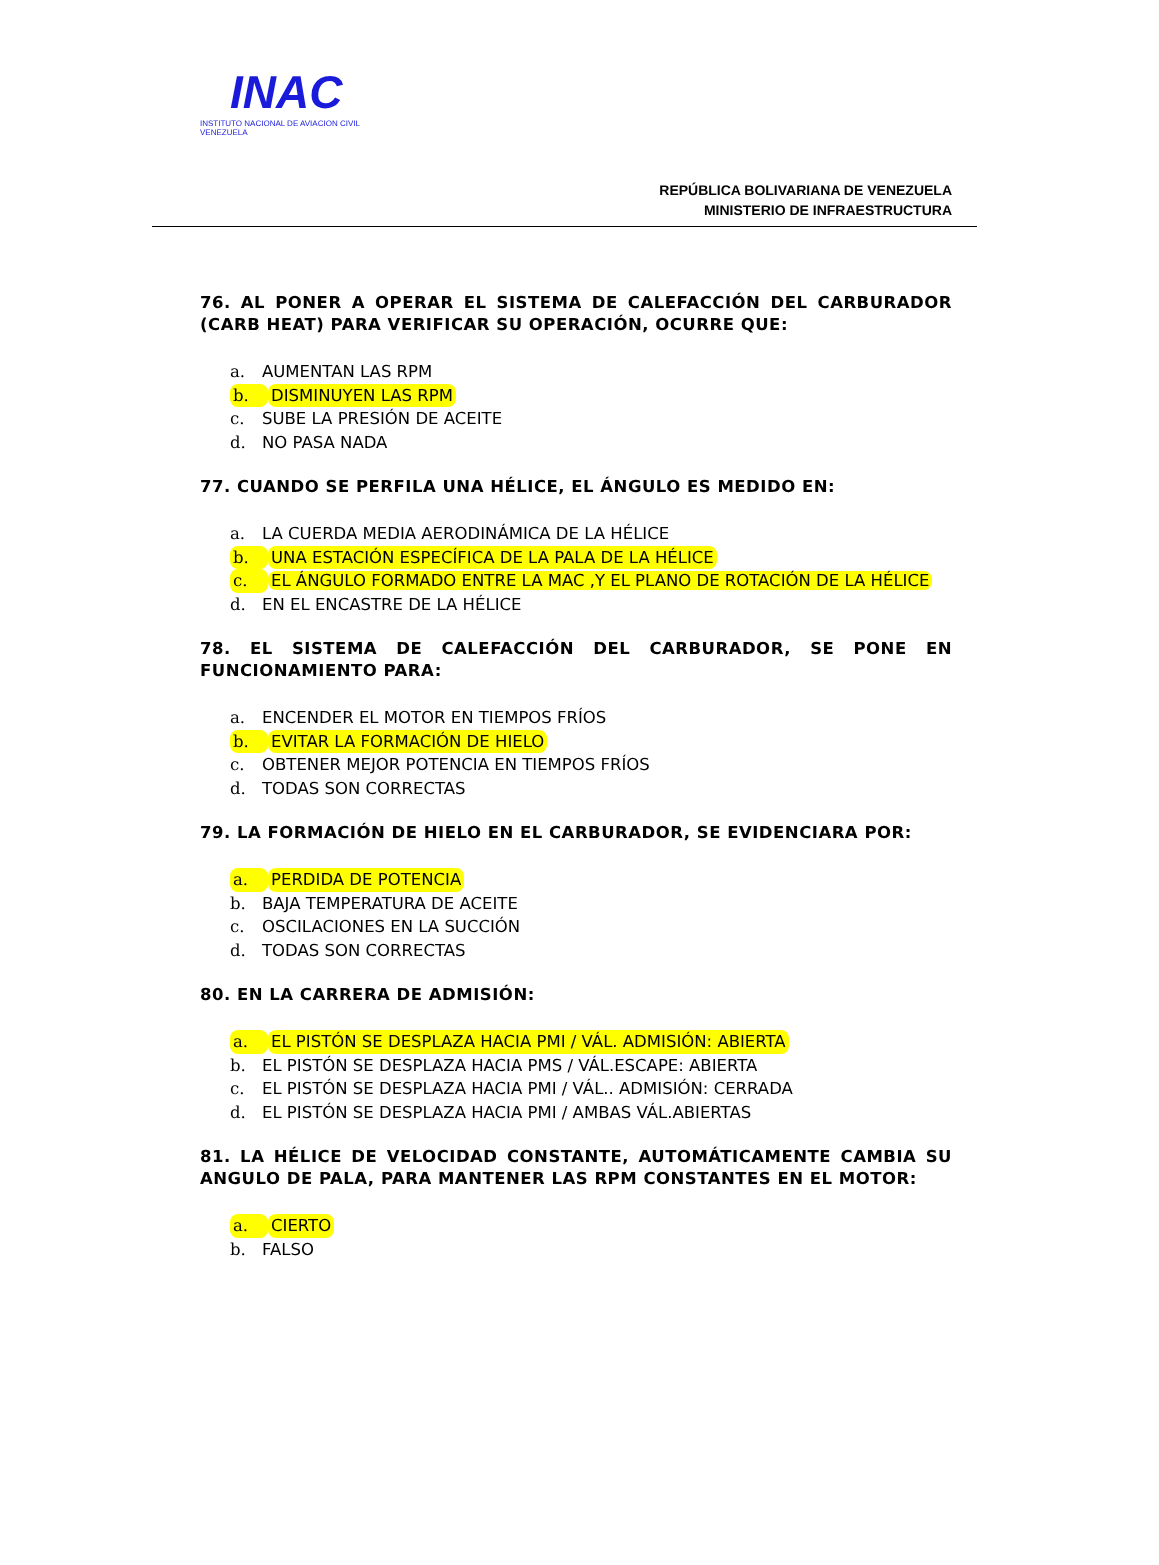INAC
INSTITUTO NACIONAL DE AVIACION CIVIL VENEZUELA
REPÚBLICA BOLIVARIANA DE VENEZUELA
MINISTERIO DE INFRAESTRUCTURA
76. AL PONER A OPERAR EL SISTEMA DE CALEFACCIÓN DEL CARBURADOR (CARB HEAT) PARA VERIFICAR SU OPERACIÓN, OCURRE QUE:
a. AUMENTAN LAS RPM
b. DISMINUYEN LAS RPM
c. SUBE LA PRESIÓN DE ACEITE
d. NO PASA NADA
77. CUANDO SE PERFILA UNA HÉLICE, EL ÁNGULO ES MEDIDO EN:
a. LA CUERDA MEDIA AERODINÁMICA DE LA HÉLICE
b. UNA ESTACIÓN ESPECÍFICA DE LA PALA DE LA HÉLICE
c. EL ÁNGULO FORMADO ENTRE LA MAC ,Y EL PLANO DE ROTACIÓN DE LA HÉLICE
d. EN EL ENCASTRE DE LA HÉLICE
78. EL SISTEMA DE CALEFACCIÓN DEL CARBURADOR, SE PONE EN FUNCIONAMIENTO PARA:
a. ENCENDER EL MOTOR EN TIEMPOS FRÍOS
b. EVITAR LA FORMACIÓN DE HIELO
c. OBTENER MEJOR POTENCIA EN TIEMPOS FRÍOS
d. TODAS SON CORRECTAS
79. LA FORMACIÓN DE HIELO EN EL CARBURADOR, SE EVIDENCIARA POR:
a. PERDIDA DE POTENCIA
b. BAJA TEMPERATURA DE ACEITE
c. OSCILACIONES EN LA SUCCIÓN
d. TODAS SON CORRECTAS
80. EN LA CARRERA DE ADMISIÓN:
a. EL PISTÓN SE DESPLAZA HACIA PMI / VÁL. ADMISIÓN: ABIERTA
b. EL PISTÓN SE DESPLAZA HACIA PMS / VÁL.ESCAPE: ABIERTA
c. EL PISTÓN SE DESPLAZA HACIA PMI / VÁL.. ADMISIÓN: CERRADA
d. EL PISTÓN SE DESPLAZA HACIA PMI / AMBAS VÁL.ABIERTAS
81. LA HÉLICE DE VELOCIDAD CONSTANTE, AUTOMÁTICAMENTE CAMBIA SU ANGULO DE PALA, PARA MANTENER LAS RPM CONSTANTES EN EL MOTOR:
a. CIERTO
b. FALSO